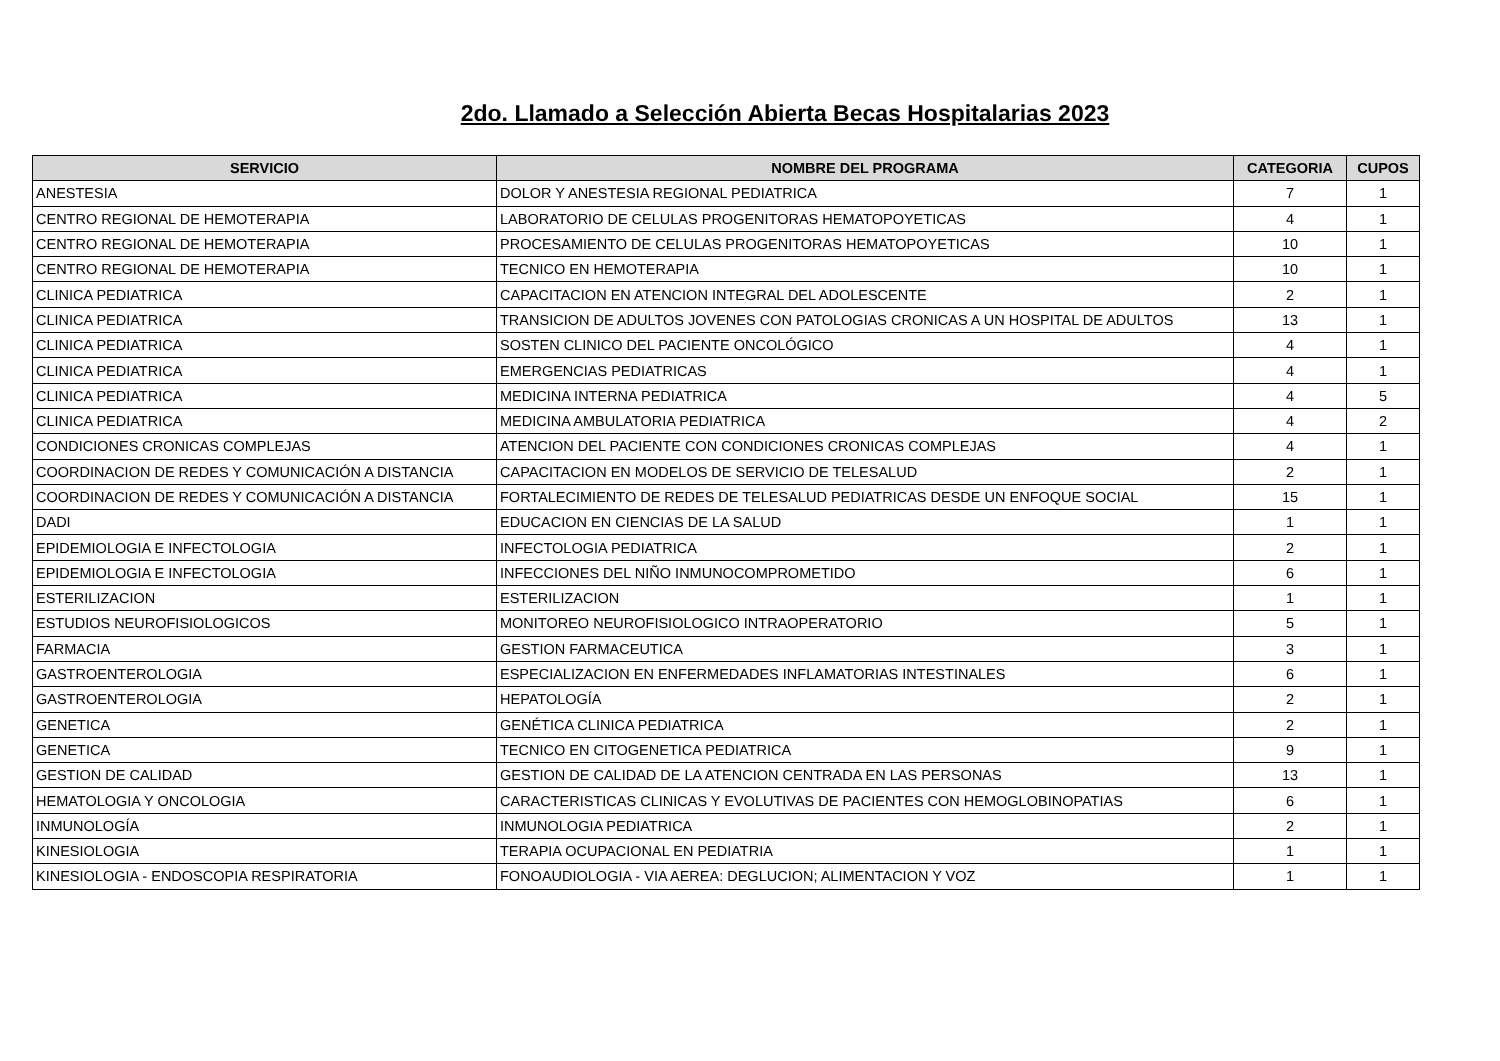2do. Llamado a Selección Abierta Becas Hospitalarias 2023
| SERVICIO | NOMBRE DEL PROGRAMA | CATEGORIA | CUPOS |
| --- | --- | --- | --- |
| ANESTESIA | DOLOR Y ANESTESIA REGIONAL PEDIATRICA | 7 | 1 |
| CENTRO REGIONAL DE HEMOTERAPIA | LABORATORIO DE CELULAS PROGENITORAS HEMATOPOYETICAS | 4 | 1 |
| CENTRO REGIONAL DE HEMOTERAPIA | PROCESAMIENTO DE CELULAS PROGENITORAS HEMATOPOYETICAS | 10 | 1 |
| CENTRO REGIONAL DE HEMOTERAPIA | TECNICO EN HEMOTERAPIA | 10 | 1 |
| CLINICA PEDIATRICA | CAPACITACION EN ATENCION INTEGRAL DEL ADOLESCENTE | 2 | 1 |
| CLINICA PEDIATRICA | TRANSICION DE ADULTOS JOVENES CON PATOLOGIAS CRONICAS A UN HOSPITAL DE ADULTOS | 13 | 1 |
| CLINICA PEDIATRICA | SOSTEN CLINICO DEL PACIENTE ONCOLÓGICO | 4 | 1 |
| CLINICA PEDIATRICA | EMERGENCIAS PEDIATRICAS | 4 | 1 |
| CLINICA PEDIATRICA | MEDICINA INTERNA PEDIATRICA | 4 | 5 |
| CLINICA PEDIATRICA | MEDICINA AMBULATORIA PEDIATRICA | 4 | 2 |
| CONDICIONES CRONICAS COMPLEJAS | ATENCION DEL PACIENTE CON CONDICIONES CRONICAS COMPLEJAS | 4 | 1 |
| COORDINACION DE REDES Y COMUNICACIÓN A DISTANCIA | CAPACITACION EN MODELOS DE SERVICIO DE TELESALUD | 2 | 1 |
| COORDINACION DE REDES Y COMUNICACIÓN A DISTANCIA | FORTALECIMIENTO DE REDES DE TELESALUD PEDIATRICAS DESDE UN ENFOQUE SOCIAL | 15 | 1 |
| DADI | EDUCACION EN CIENCIAS DE LA SALUD | 1 | 1 |
| EPIDEMIOLOGIA E INFECTOLOGIA | INFECTOLOGIA PEDIATRICA | 2 | 1 |
| EPIDEMIOLOGIA E INFECTOLOGIA | INFECCIONES DEL NIÑO INMUNOCOMPROMETIDO | 6 | 1 |
| ESTERILIZACION | ESTERILIZACION | 1 | 1 |
| ESTUDIOS NEUROFISIOLOGICOS | MONITOREO NEUROFISIOLOGICO INTRAOPERATORIO | 5 | 1 |
| FARMACIA | GESTION FARMACEUTICA | 3 | 1 |
| GASTROENTEROLOGIA | ESPECIALIZACION EN ENFERMEDADES INFLAMATORIAS INTESTINALES | 6 | 1 |
| GASTROENTEROLOGIA | HEPATOLOGÍA | 2 | 1 |
| GENETICA | GENÉTICA CLINICA PEDIATRICA | 2 | 1 |
| GENETICA | TECNICO EN CITOGENETICA PEDIATRICA | 9 | 1 |
| GESTION DE CALIDAD | GESTION DE CALIDAD DE LA ATENCION CENTRADA EN LAS PERSONAS | 13 | 1 |
| HEMATOLOGIA Y ONCOLOGIA | CARACTERISTICAS CLINICAS Y EVOLUTIVAS DE PACIENTES CON HEMOGLOBINOPATIAS | 6 | 1 |
| INMUNOLOGÍA | INMUNOLOGIA PEDIATRICA | 2 | 1 |
| KINESIOLOGIA | TERAPIA OCUPACIONAL EN PEDIATRIA | 1 | 1 |
| KINESIOLOGIA - ENDOSCOPIA RESPIRATORIA | FONOAUDIOLOGIA - VIA AEREA: DEGLUCION; ALIMENTACION Y VOZ | 1 | 1 |